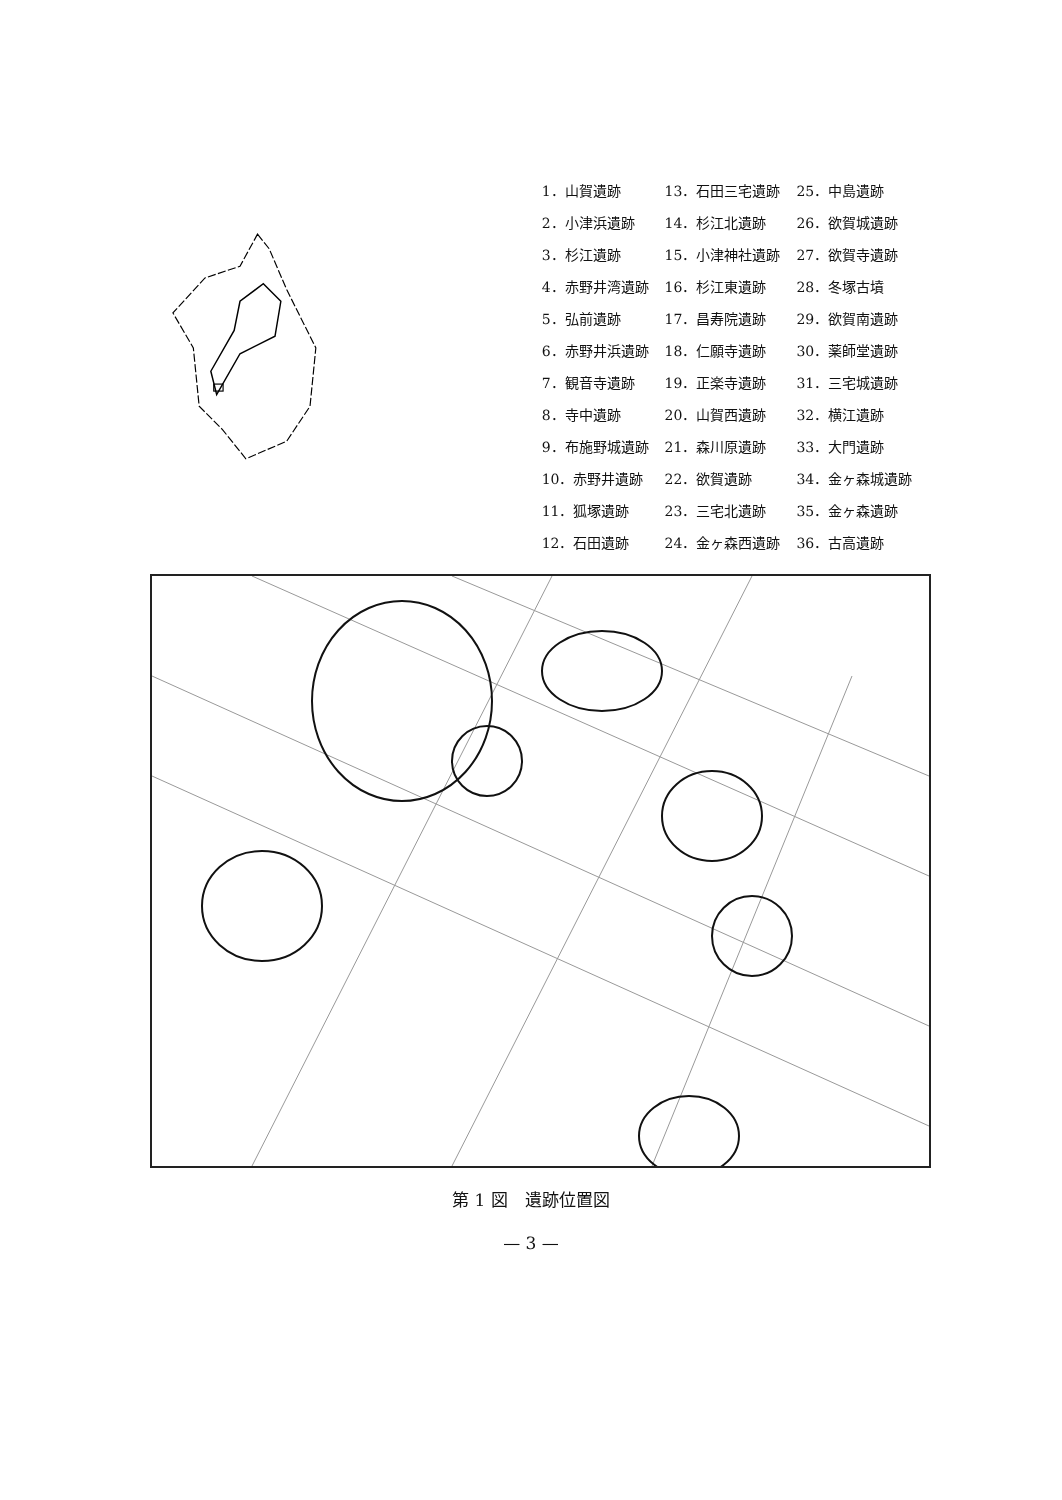| 1．山賀遺跡 | 13．石田三宅遺跡 | 25．中島遺跡 |
| 2．小津浜遺跡 | 14．杉江北遺跡 | 26．欲賀城遺跡 |
| 3．杉江遺跡 | 15．小津神社遺跡 | 27．欲賀寺遺跡 |
| 4．赤野井湾遺跡 | 16．杉江東遺跡 | 28．冬塚古墳 |
| 5．弘前遺跡 | 17．昌寿院遺跡 | 29．欲賀南遺跡 |
| 6．赤野井浜遺跡 | 18．仁願寺遺跡 | 30．薬師堂遺跡 |
| 7．観音寺遺跡 | 19．正楽寺遺跡 | 31．三宅城遺跡 |
| 8．寺中遺跡 | 20．山賀西遺跡 | 32．横江遺跡 |
| 9．布施野城遺跡 | 21．森川原遺跡 | 33．大門遺跡 |
| 10．赤野井遺跡 | 22．欲賀遺跡 | 34．金ヶ森城遺跡 |
| 11．狐塚遺跡 | 23．三宅北遺跡 | 35．金ヶ森遺跡 |
| 12．石田遺跡 | 24．金ヶ森西遺跡 | 36．古高遺跡 |
第 1 図　遺跡位置図
— 3 —